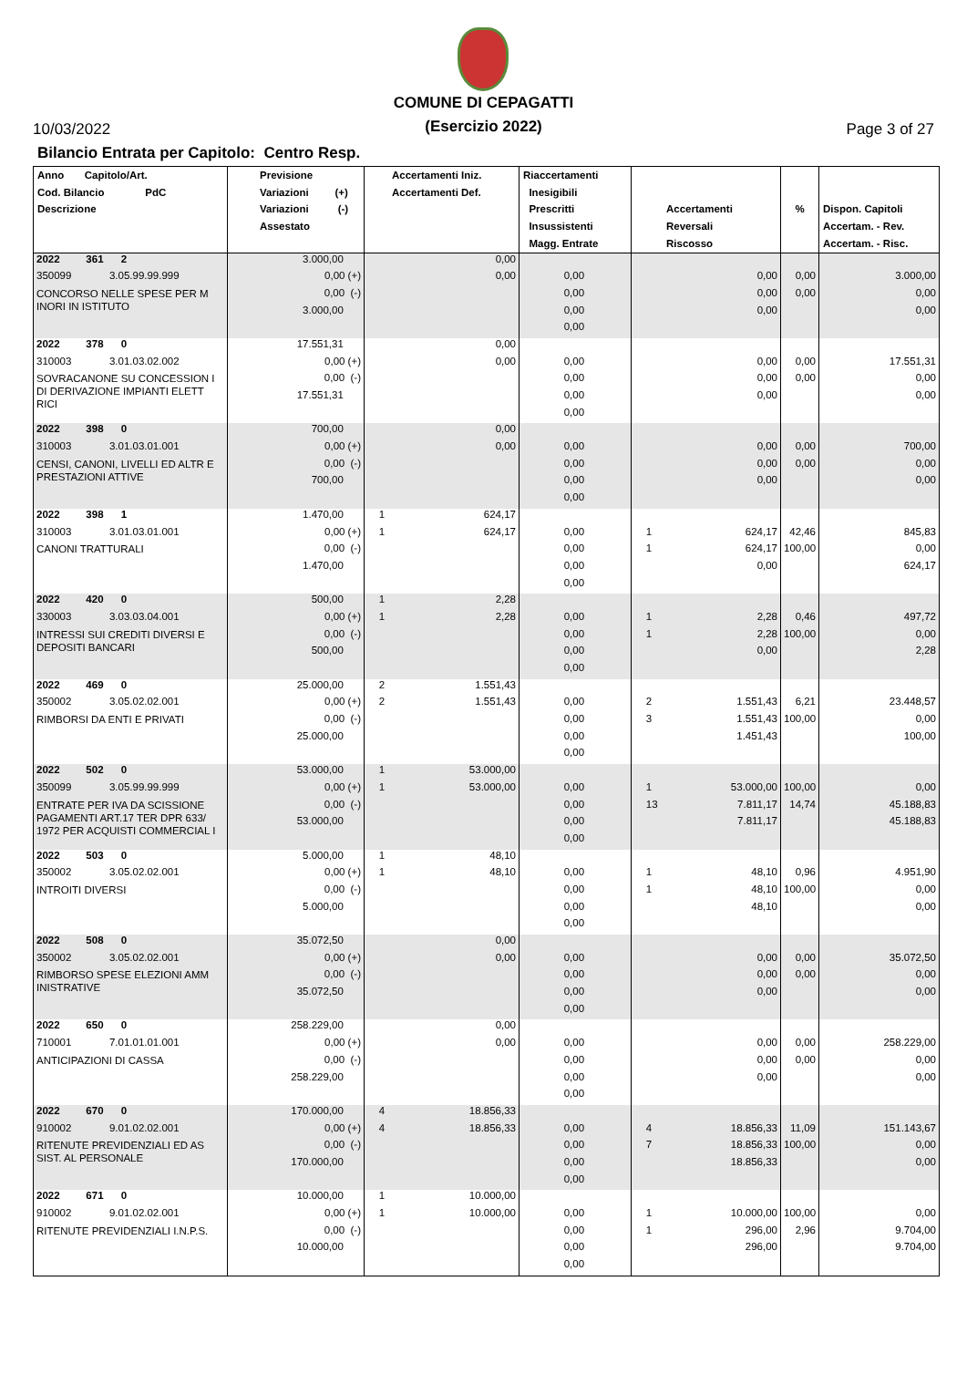10/03/2022
COMUNE DI CEPAGATTI
(Esercizio 2022)
Page 3 of 27
Bilancio Entrata per Capitolo: Centro Resp.
| Anno Capitolo/Art. Cod. Bilancio PdC Descrizione | Previsione Variazioni (+) Variazioni (-) Assestato | Accertamenti Iniz. Accertamenti Def. | | Riaccertamenti Inesigibili Prescritti Insussistenti Magg. Entrate | Accertamenti Reversali Riscosso | | % | Dispon. Capitoli Accertam. - Rev. Accertam. - Risc. |
| --- | --- | --- | --- | --- | --- | --- | --- | --- |
| 2022 361 2 | 3.000,00 | | 0,00 | | | | | |
| 350099 3.05.99.99.999 | 0,00 (+) | | 0,00 | 0,00 | | 0,00 | 0,00 | 3.000,00 |
| CONCORSO NELLE SPESE PER M INORI IN ISTITUTO | 0,00 (-) | | | 0,00 | | 0,00 | 0,00 | 0,00 |
| | 3.000,00 | | | 0,00 | | 0,00 | | 0,00 |
| | | | | 0,00 | | | | |
| 2022 378 0 | 17.551,31 | | 0,00 | | | | | |
| 310003 3.01.03.02.002 | 0,00 (+) | | 0,00 | 0,00 | | 0,00 | 0,00 | 17.551,31 |
| SOVRACANONE SU CONCESSION I DI DERIVAZIONE IMPIANTI ELETT RICI | 0,00 (-) | | | 0,00 | | 0,00 | 0,00 | 0,00 |
| | 17.551,31 | | | 0,00 | | 0,00 | | 0,00 |
| | | | | 0,00 | | | | |
| 2022 398 0 | 700,00 | | 0,00 | | | | | |
| 310003 3.01.03.01.001 | 0,00 (+) | | 0,00 | 0,00 | | 0,00 | 0,00 | 700,00 |
| CENSI, CANONI, LIVELLI ED ALTR E PRESTAZIONI ATTIVE | 0,00 (-) | | | 0,00 | | 0,00 | 0,00 | 0,00 |
| | 700,00 | | | 0,00 | | 0,00 | | 0,00 |
| | | | | 0,00 | | | | |
| 2022 398 1 | 1.470,00 | 1 | 624,17 | | | | | |
| 310003 3.01.03.01.001 | 0,00 (+) | 1 | 624,17 | 0,00 | 1 | 624,17 | 42,46 | 845,83 |
| CANONI TRATTURALI | 0,00 (-) | | | 0,00 | 1 | 624,17 | 100,00 | 0,00 |
| | 1.470,00 | | | 0,00 | | 0,00 | | 624,17 |
| | | | | 0,00 | | | | |
| 2022 420 0 | 500,00 | 1 | 2,28 | | | | | |
| 330003 3.03.03.04.001 | 0,00 (+) | 1 | 2,28 | 0,00 | 1 | 2,28 | 0,46 | 497,72 |
| INTRESSI SUI CREDITI DIVERSI E DEPOSITI BANCARI | 0,00 (-) | | | 0,00 | 1 | 2,28 | 100,00 | 0,00 |
| | 500,00 | | | 0,00 | | 0,00 | | 2,28 |
| | | | | 0,00 | | | | |
| 2022 469 0 | 25.000,00 | 2 | 1.551,43 | | | | | |
| 350002 3.05.02.02.001 | 0,00 (+) | 2 | 1.551,43 | 0,00 | 2 | 1.551,43 | 6,21 | 23.448,57 |
| RIMBORSI DA ENTI E PRIVATI | 0,00 (-) | | | 0,00 | 3 | 1.551,43 | 100,00 | 0,00 |
| | 25.000,00 | | | 0,00 | | 1.451,43 | | 100,00 |
| | | | | 0,00 | | | | |
| 2022 502 0 | 53.000,00 | 1 | 53.000,00 | | | | | |
| 350099 3.05.99.99.999 | 0,00 (+) | 1 | 53.000,00 | 0,00 | 1 | 53.000,00 | 100,00 | 0,00 |
| ENTRATE PER IVA DA SCISSIONE PAGAMENTI ART.17 TER DPR 633/ 1972 PER ACQUISTI COMMERCIAL I | 0,00 (-) | | | 0,00 | 13 | 7.811,17 | 14,74 | 45.188,83 |
| | 53.000,00 | | | 0,00 | | 7.811,17 | | 45.188,83 |
| | | | | 0,00 | | | | |
| 2022 503 0 | 5.000,00 | 1 | 48,10 | | | | | |
| 350002 3.05.02.02.001 | 0,00 (+) | 1 | 48,10 | 0,00 | 1 | 48,10 | 0,96 | 4.951,90 |
| INTROITI DIVERSI | 0,00 (-) | | | 0,00 | 1 | 48,10 | 100,00 | 0,00 |
| | 5.000,00 | | | 0,00 | | 48,10 | | 0,00 |
| | | | | 0,00 | | | | |
| 2022 508 0 | 35.072,50 | | 0,00 | | | | | |
| 350002 3.05.02.02.001 | 0,00 (+) | | 0,00 | 0,00 | | 0,00 | 0,00 | 35.072,50 |
| RIMBORSO SPESE ELEZIONI AMM INISTRATIVE | 0,00 (-) | | | 0,00 | | 0,00 | 0,00 | 0,00 |
| | 35.072,50 | | | 0,00 | | 0,00 | | 0,00 |
| | | | | 0,00 | | | | |
| 2022 650 0 | 258.229,00 | | 0,00 | | | | | |
| 710001 7.01.01.01.001 | 0,00 (+) | | 0,00 | 0,00 | | 0,00 | 0,00 | 258.229,00 |
| ANTICIPAZIONI DI CASSA | 0,00 (-) | | | 0,00 | | 0,00 | 0,00 | 0,00 |
| | 258.229,00 | | | 0,00 | | 0,00 | | 0,00 |
| | | | | 0,00 | | | | |
| 2022 670 0 | 170.000,00 | 4 | 18.856,33 | | | | | |
| 910002 9.01.02.02.001 | 0,00 (+) | 4 | 18.856,33 | 0,00 | 4 | 18.856,33 | 11,09 | 151.143,67 |
| RITENUTE PREVIDENZIALI ED AS SIST. AL PERSONALE | 0,00 (-) | | | 0,00 | 7 | 18.856,33 | 100,00 | 0,00 |
| | 170.000,00 | | | 0,00 | | 18.856,33 | | 0,00 |
| | | | | 0,00 | | | | |
| 2022 671 0 | 10.000,00 | 1 | 10.000,00 | | | | | |
| 910002 9.01.02.02.001 | 0,00 (+) | 1 | 10.000,00 | 0,00 | 1 | 10.000,00 | 100,00 | 0,00 |
| RITENUTE PREVIDENZIALI I.N.P.S. | 0,00 (-) | | | 0,00 | 1 | 296,00 | 2,96 | 9.704,00 |
| | 10.000,00 | | | 0,00 | | 296,00 | | 9.704,00 |
| | | | | 0,00 | | | | |